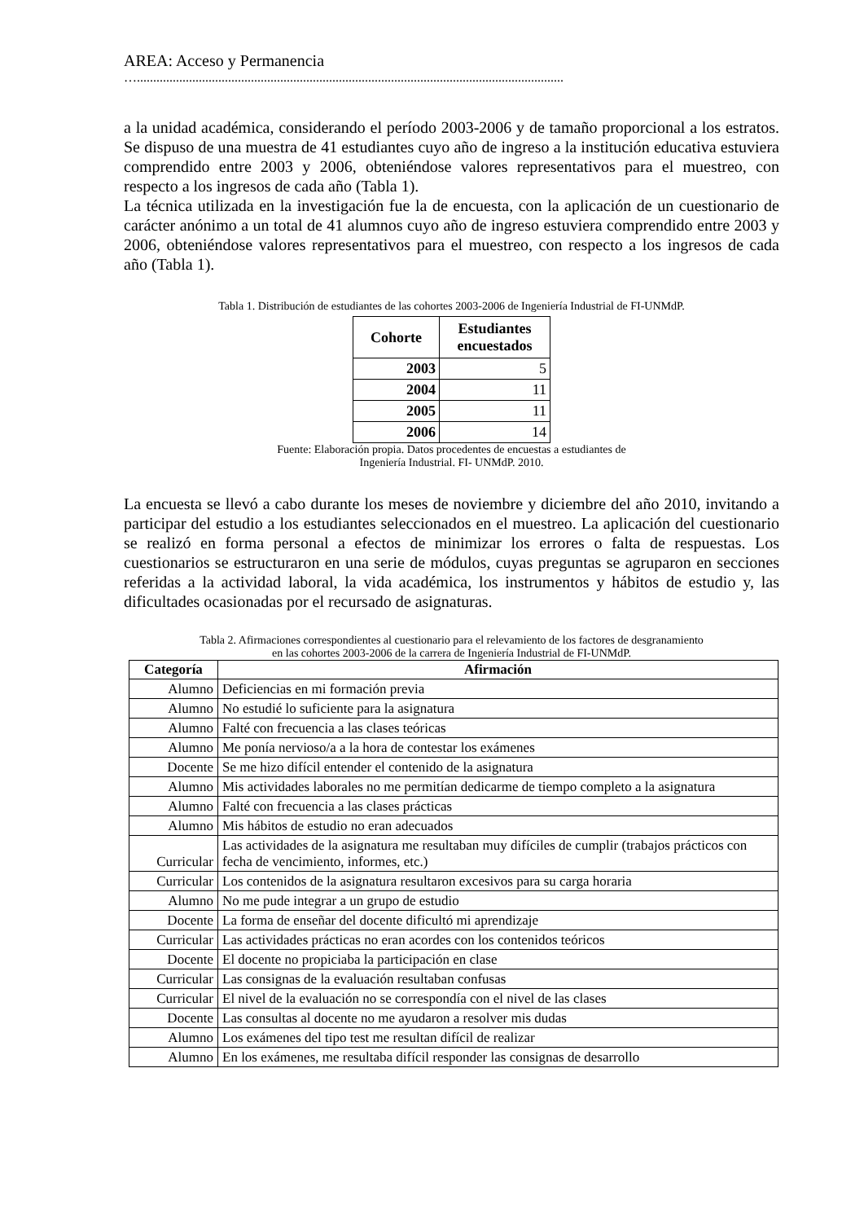AREA: Acceso y Permanencia
…...................................................................................................................................
a la unidad académica, considerando el período 2003-2006 y de tamaño proporcional a los estratos. Se dispuso de una muestra de 41 estudiantes cuyo año de ingreso a la institución educativa estuviera comprendido entre 2003 y 2006, obteniéndose valores representativos para el muestreo, con respecto a los ingresos de cada año (Tabla 1).
La técnica utilizada en la investigación fue la de encuesta, con la aplicación de un cuestionario de carácter anónimo a un total de 41 alumnos cuyo año de ingreso estuviera comprendido entre 2003 y 2006, obteniéndose valores representativos para el muestreo, con respecto a los ingresos de cada año (Tabla 1).
Tabla 1. Distribución de estudiantes de las cohortes 2003-2006 de Ingeniería Industrial de FI-UNMdP.
| Cohorte | Estudiantes encuestados |
| --- | --- |
| 2003 | 5 |
| 2004 | 11 |
| 2005 | 11 |
| 2006 | 14 |
Fuente: Elaboración propia. Datos procedentes de encuestas a estudiantes de
Ingeniería Industrial. FI- UNMdP. 2010.
La encuesta se llevó a cabo durante los meses de noviembre y diciembre del año 2010, invitando a participar del estudio a los estudiantes seleccionados en el muestreo. La aplicación del cuestionario se realizó en forma personal a efectos de minimizar los errores o falta de respuestas. Los cuestionarios se estructuraron en una serie de módulos, cuyas preguntas se agruparon en secciones referidas a la actividad laboral, la vida académica, los instrumentos y hábitos de estudio y, las dificultades ocasionadas por el recursado de asignaturas.
Tabla 2. Afirmaciones correspondientes al cuestionario para el relevamiento de los factores de desgranamiento
en las cohortes 2003-2006 de la carrera de Ingeniería Industrial de FI-UNMdP.
| Categoría | Afirmación |
| --- | --- |
| Alumno | Deficiencias en mi formación previa |
| Alumno | No estudié lo suficiente para la asignatura |
| Alumno | Falté con frecuencia a las clases teóricas |
| Alumno | Me ponía nervioso/a a la hora de contestar los exámenes |
| Docente | Se me hizo difícil entender el contenido de la asignatura |
| Alumno | Mis actividades laborales no me permitían dedicarme de tiempo completo a la asignatura |
| Alumno | Falté con frecuencia a las clases prácticas |
| Alumno | Mis hábitos de estudio no eran adecuados |
| Curricular | Las actividades de la asignatura me resultaban muy difíciles de cumplir (trabajos prácticos con fecha de vencimiento, informes, etc.) |
| Curricular | Los contenidos de la asignatura resultaron excesivos para su carga horaria |
| Alumno | No me pude integrar a un grupo de estudio |
| Docente | La forma de enseñar del docente dificultó mi aprendizaje |
| Curricular | Las actividades prácticas no eran acordes con los contenidos teóricos |
| Docente | El docente no propiciaba la participación en clase |
| Curricular | Las consignas de la evaluación resultaban confusas |
| Curricular | El nivel de la evaluación no se correspondía con el nivel de las clases |
| Docente | Las consultas al docente no me ayudaron a resolver mis dudas |
| Alumno | Los exámenes del tipo test me resultan difícil de realizar |
| Alumno | En los exámenes, me resultaba difícil responder las consignas de desarrollo |